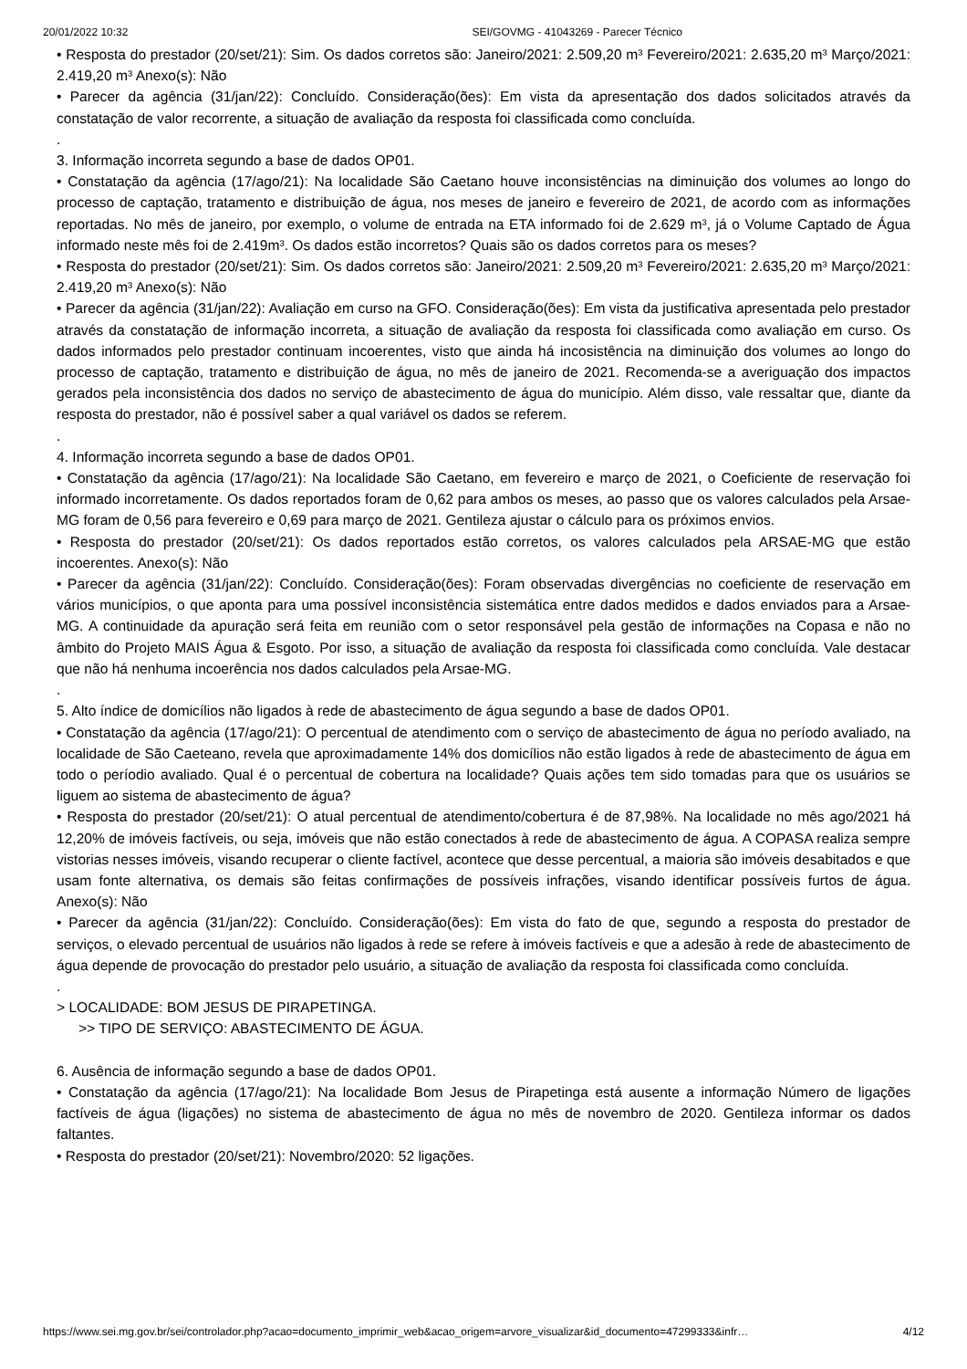20/01/2022 10:32 SEI/GOVMG - 41043269 - Parecer Técnico
• Resposta do prestador (20/set/21): Sim. Os dados corretos são: Janeiro/2021: 2.509,20 m³ Fevereiro/2021: 2.635,20 m³ Março/2021: 2.419,20 m³ Anexo(s): Não
• Parecer da agência (31/jan/22): Concluído. Consideração(ões): Em vista da apresentação dos dados solicitados através da constatação de valor recorrente, a situação de avaliação da resposta foi classificada como concluída.
.
3. Informação incorreta segundo a base de dados OP01.
• Constatação da agência (17/ago/21): Na localidade São Caetano houve inconsistências na diminuição dos volumes ao longo do processo de captação, tratamento e distribuição de água, nos meses de janeiro e fevereiro de 2021, de acordo com as informações reportadas. No mês de janeiro, por exemplo, o volume de entrada na ETA informado foi de 2.629 m³, já o Volume Captado de Água informado neste mês foi de 2.419m³. Os dados estão incorretos? Quais são os dados corretos para os meses?
• Resposta do prestador (20/set/21): Sim. Os dados corretos são: Janeiro/2021: 2.509,20 m³ Fevereiro/2021: 2.635,20 m³ Março/2021: 2.419,20 m³ Anexo(s): Não
• Parecer da agência (31/jan/22): Avaliação em curso na GFO. Consideração(ões): Em vista da justificativa apresentada pelo prestador através da constatação de informação incorreta, a situação de avaliação da resposta foi classificada como avaliação em curso. Os dados informados pelo prestador continuam incoerentes, visto que ainda há incosistência na diminuição dos volumes ao longo do processo de captação, tratamento e distribuição de água, no mês de janeiro de 2021. Recomenda-se a averiguação dos impactos gerados pela inconsistência dos dados no serviço de abastecimento de água do município. Além disso, vale ressaltar que, diante da resposta do prestador, não é possível saber a qual variável os dados se referem.
.
4. Informação incorreta segundo a base de dados OP01.
• Constatação da agência (17/ago/21): Na localidade São Caetano, em fevereiro e março de 2021, o Coeficiente de reservação foi informado incorretamente. Os dados reportados foram de 0,62 para ambos os meses, ao passo que os valores calculados pela Arsae-MG foram de 0,56 para fevereiro e 0,69 para março de 2021. Gentileza ajustar o cálculo para os próximos envios.
• Resposta do prestador (20/set/21): Os dados reportados estão corretos, os valores calculados pela ARSAE-MG que estão incoerentes. Anexo(s): Não
• Parecer da agência (31/jan/22): Concluído. Consideração(ões): Foram observadas divergências no coeficiente de reservação em vários municípios, o que aponta para uma possível inconsistência sistemática entre dados medidos e dados enviados para a Arsae-MG. A continuidade da apuração será feita em reunião com o setor responsável pela gestão de informações na Copasa e não no âmbito do Projeto MAIS Água & Esgoto. Por isso, a situação de avaliação da resposta foi classificada como concluída. Vale destacar que não há nenhuma incoerência nos dados calculados pela Arsae-MG.
.
5. Alto índice de domicílios não ligados à rede de abastecimento de água segundo a base de dados OP01.
• Constatação da agência (17/ago/21): O percentual de atendimento com o serviço de abastecimento de água no período avaliado, na localidade de São Caeteano, revela que aproximadamente 14% dos domicílios não estão ligados à rede de abastecimento de água em todo o períodio avaliado. Qual é o percentual de cobertura na localidade? Quais ações tem sido tomadas para que os usuários se liguem ao sistema de abastecimento de água?
• Resposta do prestador (20/set/21): O atual percentual de atendimento/cobertura é de 87,98%. Na localidade no mês ago/2021 há 12,20% de imóveis factíveis, ou seja, imóveis que não estão conectados à rede de abastecimento de água. A COPASA realiza sempre vistorias nesses imóveis, visando recuperar o cliente factível, acontece que desse percentual, a maioria são imóveis desabitados e que usam fonte alternativa, os demais são feitas confirmações de possíveis infrações, visando identificar possíveis furtos de água. Anexo(s): Não
• Parecer da agência (31/jan/22): Concluído. Consideração(ões): Em vista do fato de que, segundo a resposta do prestador de serviços, o elevado percentual de usuários não ligados à rede se refere à imóveis factíveis e que a adesão à rede de abastecimento de água depende de provocação do prestador pelo usuário, a situação de avaliação da resposta foi classificada como concluída.
.
> LOCALIDADE: BOM JESUS DE PIRAPETINGA.
>> TIPO DE SERVIÇO: ABASTECIMENTO DE ÁGUA.
6. Ausência de informação segundo a base de dados OP01.
• Constatação da agência (17/ago/21): Na localidade Bom Jesus de Pirapetinga está ausente a informação Número de ligações factíveis de água (ligações) no sistema de abastecimento de água no mês de novembro de 2020. Gentileza informar os dados faltantes.
• Resposta do prestador (20/set/21): Novembro/2020: 52 ligações.
https://www.sei.mg.gov.br/sei/controlador.php?acao=documento_imprimir_web&acao_origem=arvore_visualizar&id_documento=47299333&infr… 4/12